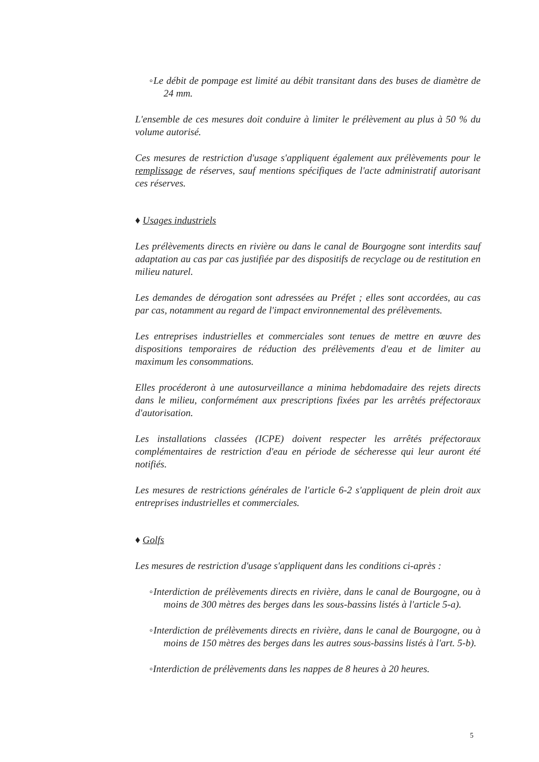◦Le débit de pompage est limité au débit transitant dans des buses de diamètre de 24 mm.
L'ensemble de ces mesures doit conduire à limiter le prélèvement au plus à 50 % du volume autorisé.
Ces mesures de restriction d'usage s'appliquent également aux prélèvements pour le remplissage de réserves, sauf mentions spécifiques de l'acte administratif autorisant ces réserves.
♦ Usages industriels
Les prélèvements directs en rivière ou dans le canal de Bourgogne sont interdits sauf adaptation au cas par cas justifiée par des dispositifs de recyclage ou de restitution en milieu naturel.
Les demandes de dérogation sont adressées au Préfet ; elles sont accordées, au cas par cas, notamment au regard de l'impact environnemental des prélèvements.
Les entreprises industrielles et commerciales sont tenues de mettre en œuvre des dispositions temporaires de réduction des prélèvements d'eau et de limiter au maximum les consommations.
Elles procéderont à une autosurveillance a minima hebdomadaire des rejets directs dans le milieu, conformément aux prescriptions fixées par les arrêtés préfectoraux d'autorisation.
Les installations classées (ICPE) doivent respecter les arrêtés préfectoraux complémentaires de restriction d'eau en période de sécheresse qui leur auront été notifiés.
Les mesures de restrictions générales de l'article 6-2 s'appliquent de plein droit aux entreprises industrielles et commerciales.
♦ Golfs
Les mesures de restriction d'usage s'appliquent dans les conditions ci-après :
◦Interdiction de prélèvements directs en rivière, dans le canal de Bourgogne, ou à moins de 300 mètres des berges dans les sous-bassins listés à l'article 5-a).
◦Interdiction de prélèvements directs en rivière, dans le canal de Bourgogne, ou à moins de 150 mètres des berges dans les autres sous-bassins listés à l'art. 5-b).
◦Interdiction de prélèvements dans les nappes de 8 heures à 20 heures.
5